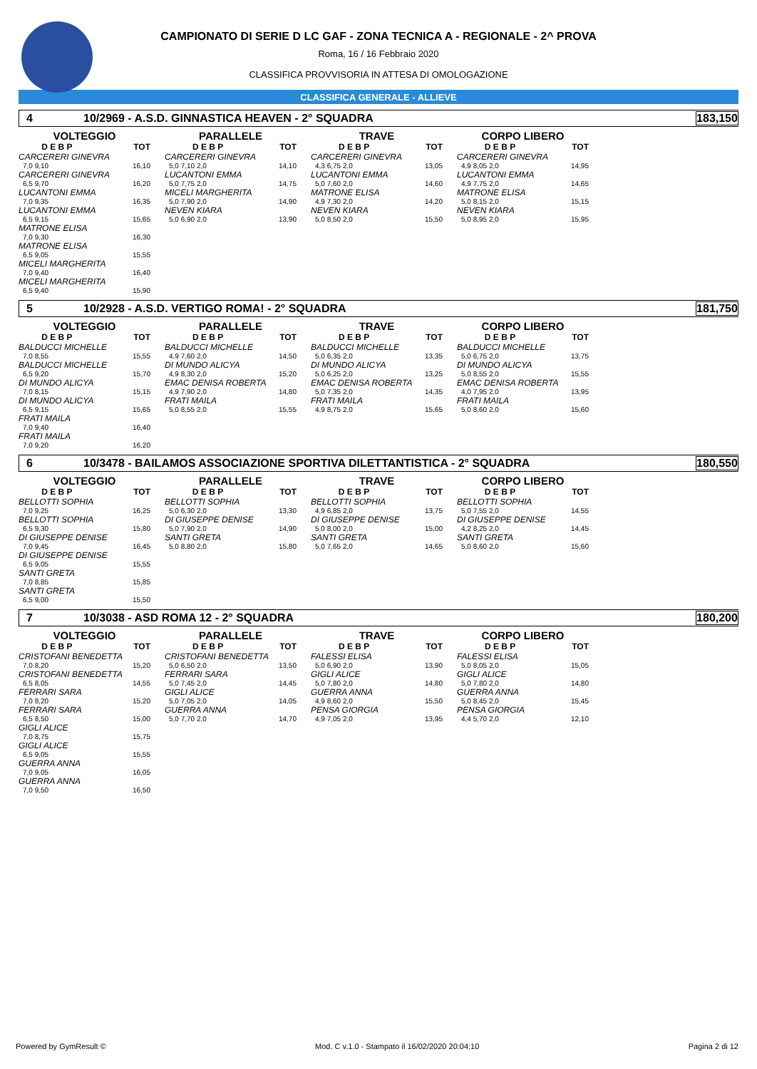CAMPIONATO DI SERIE D LC GAF - ZONA TECNICA A - REGIONALE - 2^ PROVA
Roma, 16 / 16 Febbraio 2020
CLASSIFICA PROVVISORIA IN ATTESA DI OMOLOGAZIONE
CLASSIFICA GENERALE - ALLIEVE
4 10/2969 - A.S.D. GINNASTICA HEAVEN - 2° SQUADRA 183,150
| VOLTEGGIO | |
| --- | --- |
| D E B P | TOT |
| CARCERERI GINEVRA | |
| 7,0 9,10 | 16,10 |
| CARCERERI GINEVRA | |
| 6,5 9,70 | 16,20 |
| LUCANTONI EMMA | |
| 7,0 9,35 | 16,35 |
| LUCANTONI EMMA | |
| 6,5 9,15 | 15,65 |
| MATRONE ELISA | |
| 7,0 9,30 | 16,30 |
| MATRONE ELISA | |
| 6,5 9,05 | 15,55 |
| MICELI MARGHERITA | |
| 7,0 9,40 | 16,40 |
| MICELI MARGHERITA | |
| 6,5 9,40 | 15,90 |
| PARALLELE | |
| --- | --- |
| D E B P | TOT |
| CARCERERI GINEVRA | |
| 5,0 7,10 2,0 | 14,10 |
| LUCANTONI EMMA | |
| 5,0 7,75 2,0 | 14,75 |
| MICELI MARGHERITA | |
| 5,0 7,90 2,0 | 14,90 |
| NEVEN KIARA | |
| 5,0 6,90 2,0 | 13,90 |
| TRAVE | |
| --- | --- |
| D E B P | TOT |
| CARCERERI GINEVRA | |
| 4,3 6,75 2,0 | 13,05 |
| LUCANTONI EMMA | |
| 5,0 7,60 2,0 | 14,60 |
| MATRONE ELISA | |
| 4,9 7,30 2,0 | 14,20 |
| NEVEN KIARA | |
| 5,0 8,50 2,0 | 15,50 |
| CORPO LIBERO | |
| --- | --- |
| D E B P | TOT |
| CARCERERI GINEVRA | |
| 4,9 8,05 2,0 | 14,95 |
| LUCANTONI EMMA | |
| 4,9 7,75 2,0 | 14,65 |
| MATRONE ELISA | |
| 5,0 8,15 2,0 | 15,15 |
| NEVEN KIARA | |
| 5,0 8,95 2,0 | 15,95 |
5 10/2928 - A.S.D. VERTIGO ROMA! - 2° SQUADRA 181,750
| VOLTEGGIO | |
| --- | --- |
| D E B P | TOT |
| BALDUCCI MICHELLE | |
| 7,0 8,55 | 15,55 |
| BALDUCCI MICHELLE | |
| 6,5 9,20 | 15,70 |
| DI MUNDO ALICYA | |
| 7,0 8,15 | 15,15 |
| DI MUNDO ALICYA | |
| 6,5 9,15 | 15,65 |
| FRATI MAILA | |
| 7,0 9,40 | 16,40 |
| FRATI MAILA | |
| 7,0 9,20 | 16,20 |
| PARALLELE | |
| --- | --- |
| D E B P | TOT |
| BALDUCCI MICHELLE | |
| 4,9 7,60 2,0 | 14,50 |
| DI MUNDO ALICYA | |
| 4,9 8,30 2,0 | 15,20 |
| EMAC DENISA ROBERTA | |
| 4,9 7,90 2,0 | 14,80 |
| FRATI MAILA | |
| 5,0 8,55 2,0 | 15,55 |
| TRAVE | |
| --- | --- |
| D E B P | TOT |
| BALDUCCI MICHELLE | |
| 5,0 6,35 2,0 | 13,35 |
| DI MUNDO ALICYA | |
| 5,0 6,25 2,0 | 13,25 |
| EMAC DENISA ROBERTA | |
| 5,0 7,35 2,0 | 14,35 |
| FRATI MAILA | |
| 4,9 8,75 2,0 | 15,65 |
| CORPO LIBERO | |
| --- | --- |
| D E B P | TOT |
| BALDUCCI MICHELLE | |
| 5,0 6,75 2,0 | 13,75 |
| DI MUNDO ALICYA | |
| 5,0 8,55 2,0 | 15,55 |
| EMAC DENISA ROBERTA | |
| 4,0 7,95 2,0 | 13,95 |
| FRATI MAILA | |
| 5,0 8,60 2,0 | 15,60 |
6 10/3478 - BAILAMOS ASSOCIAZIONE SPORTIVA DILETTANTISTICA - 2° SQUADRA 180,550
| VOLTEGGIO | |
| --- | --- |
| D E B P | TOT |
| BELLOTTI SOPHIA | |
| 7,0 9,25 | 16,25 |
| BELLOTTI SOPHIA | |
| 6,5 9,30 | 15,80 |
| DI GIUSEPPE DENISE | |
| 7,0 9,45 | 16,45 |
| DI GIUSEPPE DENISE | |
| 6,5 9,05 | 15,55 |
| SANTI GRETA | |
| 7,0 8,85 | 15,85 |
| SANTI GRETA | |
| 6,5 9,00 | 15,50 |
| PARALLELE | |
| --- | --- |
| D E B P | TOT |
| BELLOTTI SOPHIA | |
| 5,0 6,30 2,0 | 13,30 |
| DI GIUSEPPE DENISE | |
| 5,0 7,90 2,0 | 14,90 |
| SANTI GRETA | |
| 5,0 8,80 2,0 | 15,80 |
| TRAVE | |
| --- | --- |
| D E B P | TOT |
| BELLOTTI SOPHIA | |
| 4,9 6,85 2,0 | 13,75 |
| DI GIUSEPPE DENISE | |
| 5,0 8,00 2,0 | 15,00 |
| SANTI GRETA | |
| 5,0 7,65 2,0 | 14,65 |
| CORPO LIBERO | |
| --- | --- |
| D E B P | TOT |
| BELLOTTI SOPHIA | |
| 5,0 7,55 2,0 | 14,55 |
| DI GIUSEPPE DENISE | |
| 4,2 8,25 2,0 | 14,45 |
| SANTI GRETA | |
| 5,0 8,60 2,0 | 15,60 |
7 10/3038 - ASD ROMA 12 - 2° SQUADRA 180,200
| VOLTEGGIO | |
| --- | --- |
| D E B P | TOT |
| CRISTOFANI BENEDETTA | |
| 7,0 8,20 | 15,20 |
| CRISTOFANI BENEDETTA | |
| 6,5 8,05 | 14,55 |
| FERRARI SARA | |
| 7,0 8,20 | 15,20 |
| FERRARI SARA | |
| 6,5 8,50 | 15,00 |
| GIGLI ALICE | |
| 7,0 8,75 | 15,75 |
| GIGLI ALICE | |
| 6,5 9,05 | 15,55 |
| GUERRA ANNA | |
| 7,0 9,05 | 16,05 |
| GUERRA ANNA | |
| 7,0 9,50 | 16,50 |
| PARALLELE | |
| --- | --- |
| D E B P | TOT |
| CRISTOFANI BENEDETTA | |
| 5,0 6,50 2,0 | 13,50 |
| FERRARI SARA | |
| 5,0 7,45 2,0 | 14,45 |
| GIGLI ALICE | |
| 5,0 7,05 2,0 | 14,05 |
| GUERRA ANNA | |
| 5,0 7,70 2,0 | 14,70 |
| TRAVE | |
| --- | --- |
| D E B P | TOT |
| FALESSI ELISA | |
| 5,0 6,90 2,0 | 13,90 |
| GIGLI ALICE | |
| 5,0 7,80 2,0 | 14,80 |
| GUERRA ANNA | |
| 4,9 8,60 2,0 | 15,50 |
| PENSA GIORGIA | |
| 4,9 7,05 2,0 | 13,95 |
| CORPO LIBERO | |
| --- | --- |
| D E B P | TOT |
| FALESSI ELISA | |
| 5,0 8,05 2,0 | 15,05 |
| GIGLI ALICE | |
| 5,0 7,80 2,0 | 14,80 |
| GUERRA ANNA | |
| 5,0 8,45 2,0 | 15,45 |
| PENSA GIORGIA | |
| 4,4 5,70 2,0 | 12,10 |
Powered by GymResult © Mod. C v.1.0 - Stampato il 16/02/2020 20:04:10 Pagina 2 di 12